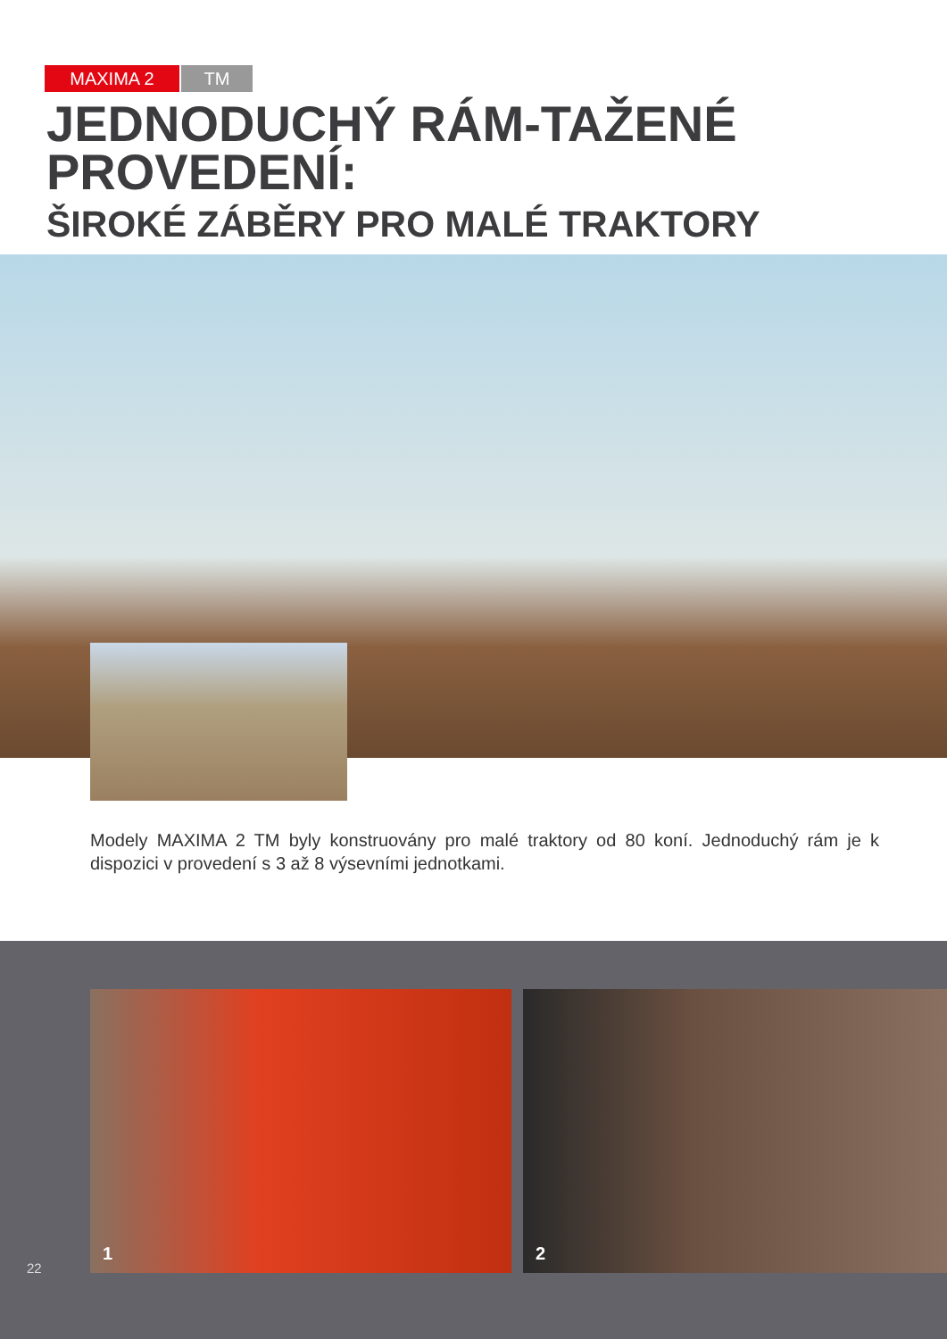MAXIMA 2 TM
JEDNODUCHÝ RÁM-TAŽENÉ
PROVEDENÍ:
ŠIROKÉ ZÁBĚRY PRO MALÉ TRAKTORY
Modely MAXIMA 2 TM byly konstruovány pro malé traktory od 80 koní. Jednoduchý rám je k dispozici v provedení s 3 až 8 výsevními jednotkami.
1 2
22